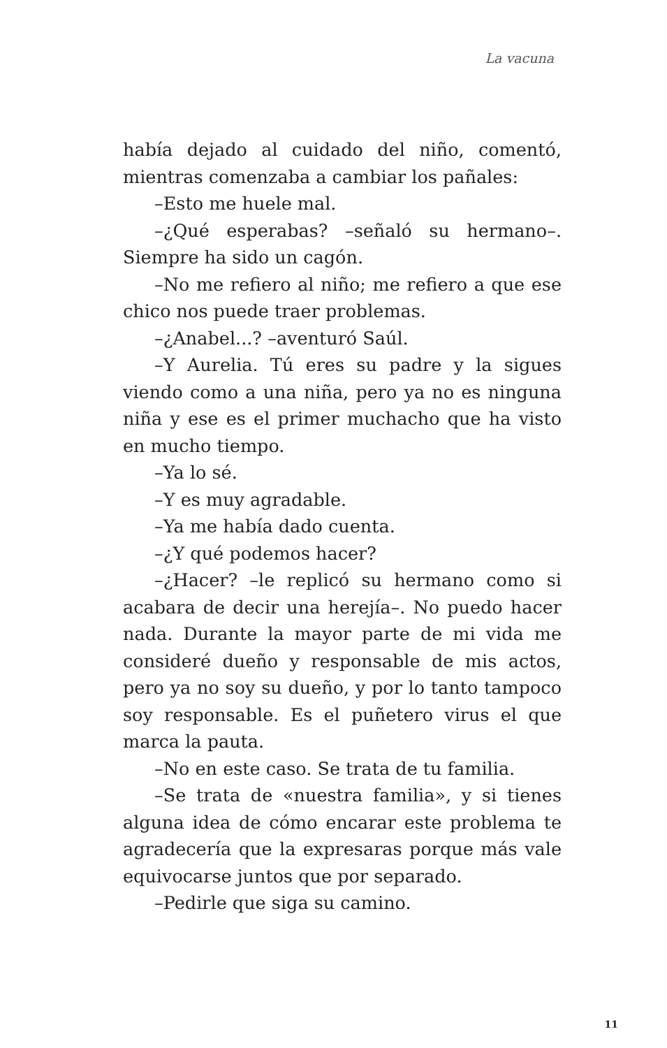La vacuna
había dejado al cuidado del niño, comentó, mientras comenzaba a cambiar los pañales:
–Esto me huele mal.
–¿Qué esperabas? –señaló su hermano–. Siempre ha sido un cagón.
–No me refiero al niño; me refiero a que ese chico nos puede traer problemas.
–¿Anabel...? –aventuró Saúl.
–Y Aurelia. Tú eres su padre y la sigues viendo como a una niña, pero ya no es ninguna niña y ese es el primer muchacho que ha visto en mucho tiempo.
–Ya lo sé.
–Y es muy agradable.
–Ya me había dado cuenta.
–¿Y qué podemos hacer?
–¿Hacer? –le replicó su hermano como si acabara de decir una herejía–. No puedo hacer nada. Durante la mayor parte de mi vida me consideré dueño y responsable de mis actos, pero ya no soy su dueño, y por lo tanto tampoco soy responsable. Es el puñetero virus el que marca la pauta.
–No en este caso. Se trata de tu familia.
–Se trata de «nuestra familia», y si tienes alguna idea de cómo encarar este problema te agradecería que la expresaras porque más vale equivocarse juntos que por separado.
–Pedirle que siga su camino.
11